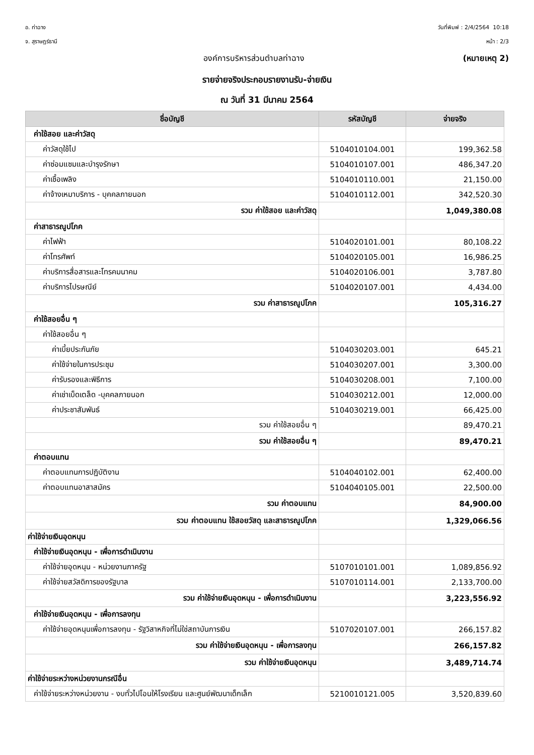อ. ท่าฉาง
จ. สุราษฎร์ธานี
วันที่พิมพ์ : 2/4/2564 10:18
หน้า : 2/3
องค์การบริหารส่วนตำบลท่าฉาง (หมายเหตุ 2)
รายจ่ายจริงประกอบรายงานรับ-จ่ายเงิน
ณ วันที่ 31 มีนาคม 2564
| ชื่อบัญชี | รหัสบัญชี | จ่ายจริง |
| --- | --- | --- |
| ค่าใช้สอย และค่าวัสดุ | | |
| ค่าวัสดุใช้ไป | 5104010104.001 | 199,362.58 |
| ค่าซ่อมแซมและบำรุงรักษา | 5104010107.001 | 486,347.20 |
| ค่าเชื้อเพลิง | 5104010110.001 | 21,150.00 |
| ค่าจ้างเหมาบริการ - บุคคลภายนอก | 5104010112.001 | 342,520.30 |
| รวม ค่าใช้สอย และค่าวัสดุ | | 1,049,380.08 |
| ค่าสาธารณูปโภค | | |
| ค่าไฟฟ้า | 5104020101.001 | 80,108.22 |
| ค่าโทรศัพท์ | 5104020105.001 | 16,986.25 |
| ค่าบริการสื่อสารและโทรคมนาคม | 5104020106.001 | 3,787.80 |
| ค่าบริการไปรษณีย์ | 5104020107.001 | 4,434.00 |
| รวม ค่าสาธารณูปโภค | | 105,316.27 |
| ค่าใช้สอยอื่น ๆ | | |
| ค่าใช้สอยอื่น ๆ | | |
| ค่าเบี้ยประกันภัย | 5104030203.001 | 645.21 |
| ค่าใช้จ่ายในการประชุม | 5104030207.001 | 3,300.00 |
| ค่ารับรองและพิธีการ | 5104030208.001 | 7,100.00 |
| ค่าเช่าเบ็ดเตล็ด -บุคคลภายนอก | 5104030212.001 | 12,000.00 |
| ค่าประชาสัมพันธ์ | 5104030219.001 | 66,425.00 |
| รวม ค่าใช้สอยอื่น ๆ | | 89,470.21 |
| รวม ค่าใช้สอยอื่น ๆ | | 89,470.21 |
| ค่าตอบแทน | | |
| ค่าตอบแทนการปฏิบัติงาน | 5104040102.001 | 62,400.00 |
| ค่าตอบแทนอาสาสมัคร | 5104040105.001 | 22,500.00 |
| รวม ค่าตอบแทน | | 84,900.00 |
| รวม ค่าตอบแทน ใช้สอยวัสดุ และสาธารณูปโภค | | 1,329,066.56 |
| ค่าใช้จ่ายเงินอุดหนุน | | |
| ค่าใช้จ่ายเงินอุดหนุน - เพื่อการดำเนินงาน | | |
| ค่าใช้จ่ายอุดหนุน - หน่วยงานภาครัฐ | 5107010101.001 | 1,089,856.92 |
| ค่าใช้จ่ายสวัสดิการของรัฐบาล | 5107010114.001 | 2,133,700.00 |
| รวม ค่าใช้จ่ายเงินอุดหนุน - เพื่อการดำเนินงาน | | 3,223,556.92 |
| ค่าใช้จ่ายเงินอุดหนุน - เพื่อการลงทุน | | |
| ค่าใช้จ่ายอุดหนุนเพื่อการลงทุน - รัฐวิสาหกิจที่ไม่ใช่สถาบันการเงิน | 5107020107.001 | 266,157.82 |
| รวม ค่าใช้จ่ายเงินอุดหนุน - เพื่อการลงทุน | | 266,157.82 |
| รวม ค่าใช้จ่ายเงินอุดหนุน | | 3,489,714.74 |
| ค่าใช้จ่ายระหว่างหน่วยงานกรณีอื่น | | |
| ค่าใช้จ่ายระหว่างหน่วยงาน - งบทั่วไปโอนให้โรงเรียน และศูนย์พัฒนาเด็กเล็ก | 5210010121.005 | 3,520,839.60 |